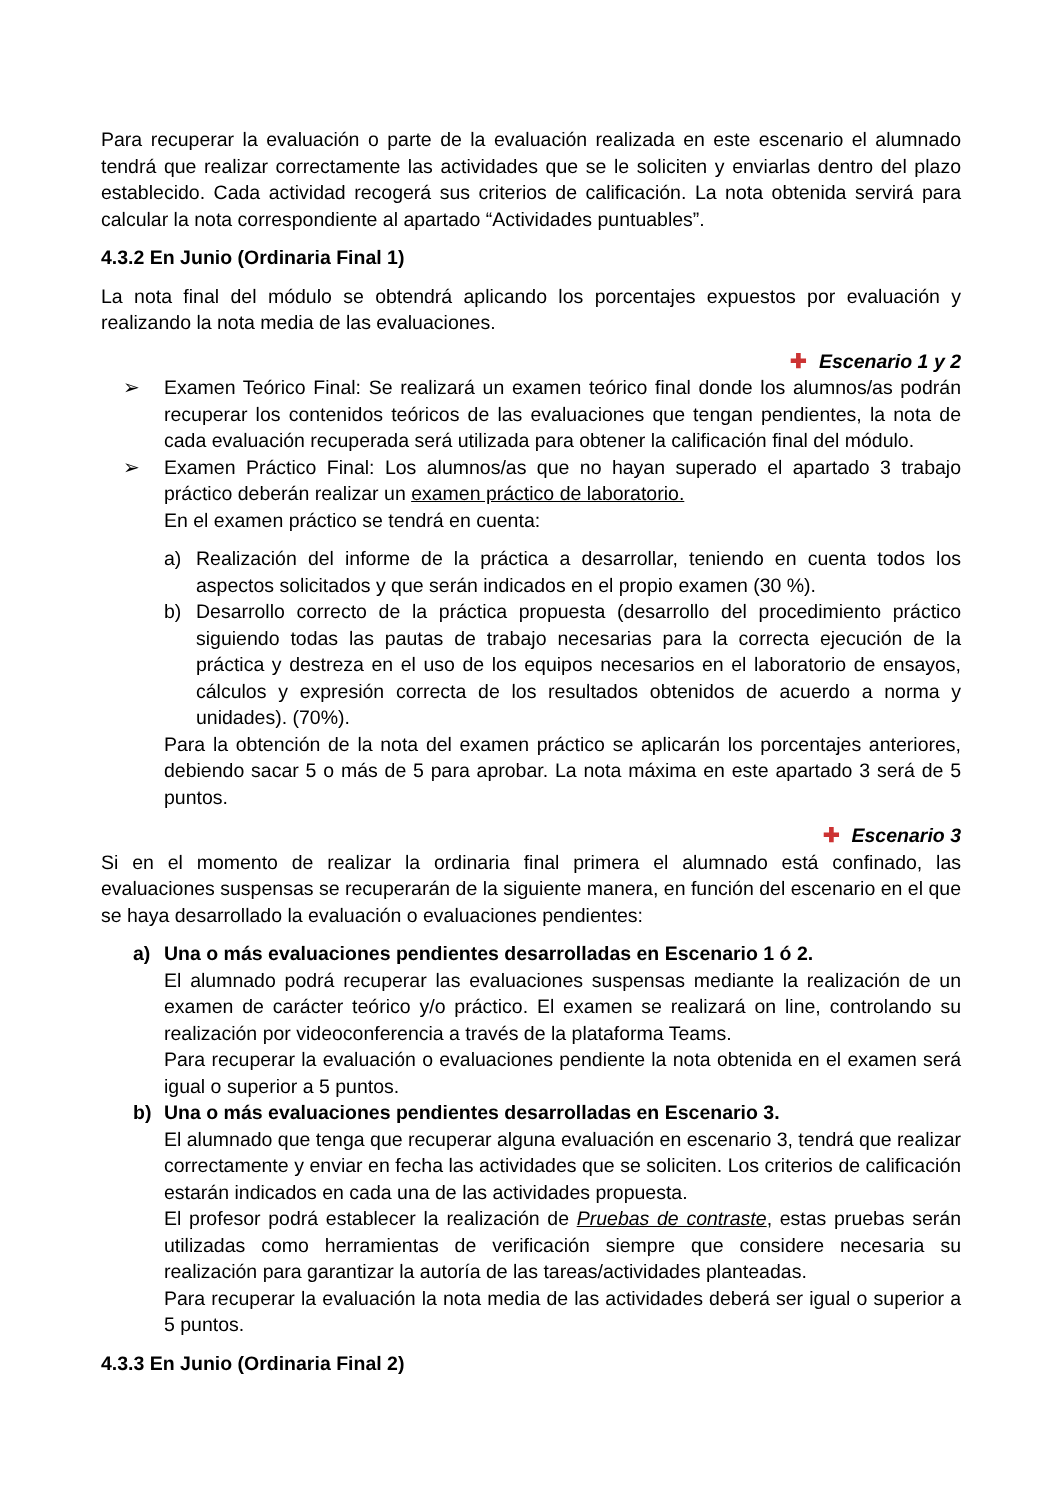Para recuperar la evaluación o parte de la evaluación realizada en este escenario el alumnado tendrá que realizar correctamente las actividades que se le soliciten y enviarlas dentro del plazo establecido. Cada actividad recogerá sus criterios de calificación. La nota obtenida servirá para calcular la nota correspondiente al apartado “Actividades puntuables”.
4.3.2 En Junio (Ordinaria Final 1)
La nota final del módulo se obtendrá aplicando los porcentajes expuestos por evaluación y realizando la nota media de las evaluaciones.
✚ Escenario 1 y 2
➢ Examen Teórico Final: Se realizará un examen teórico final donde los alumnos/as podrán recuperar los contenidos teóricos de las evaluaciones que tengan pendientes, la nota de cada evaluación recuperada será utilizada para obtener la calificación final del módulo.
➢ Examen Práctico Final: Los alumnos/as que no hayan superado el apartado 3 trabajo práctico deberán realizar un examen práctico de laboratorio.
En el examen práctico se tendrá en cuenta:
a) Realización del informe de la práctica a desarrollar, teniendo en cuenta todos los aspectos solicitados y que serán indicados en el propio examen (30 %).
b) Desarrollo correcto de la práctica propuesta (desarrollo del procedimiento práctico siguiendo todas las pautas de trabajo necesarias para la correcta ejecución de la práctica y destreza en el uso de los equipos necesarios en el laboratorio de ensayos, cálculos y expresión correcta de los resultados obtenidos de acuerdo a norma y unidades). (70%).
Para la obtención de la nota del examen práctico se aplicarán los porcentajes anteriores, debiendo sacar 5 o más de 5 para aprobar. La nota máxima en este apartado 3 será de 5 puntos.
✚ Escenario 3
Si en el momento de realizar la ordinaria final primera el alumnado está confinado, las evaluaciones suspensas se recuperarán de la siguiente manera, en función del escenario en el que se haya desarrollado la evaluación o evaluaciones pendientes:
a) Una o más evaluaciones pendientes desarrolladas en Escenario 1 ó 2.
El alumnado podrá recuperar las evaluaciones suspensas mediante la realización de un examen de carácter teórico y/o práctico. El examen se realizará on line, controlando su realización por videoconferencia a través de la plataforma Teams.
Para recuperar la evaluación o evaluaciones pendiente la nota obtenida en el examen será igual o superior a 5 puntos.
b) Una o más evaluaciones pendientes desarrolladas en Escenario 3.
El alumnado que tenga que recuperar alguna evaluación en escenario 3, tendrá que realizar correctamente y enviar en fecha las actividades que se soliciten. Los criterios de calificación estarán indicados en cada una de las actividades propuesta.
El profesor podrá establecer la realización de Pruebas de contraste, estas pruebas serán utilizadas como herramientas de verificación siempre que considere necesaria su realización para garantizar la autoría de las tareas/actividades planteadas.
Para recuperar la evaluación la nota media de las actividades deberá ser igual o superior a 5 puntos.
4.3.3 En Junio (Ordinaria Final 2)